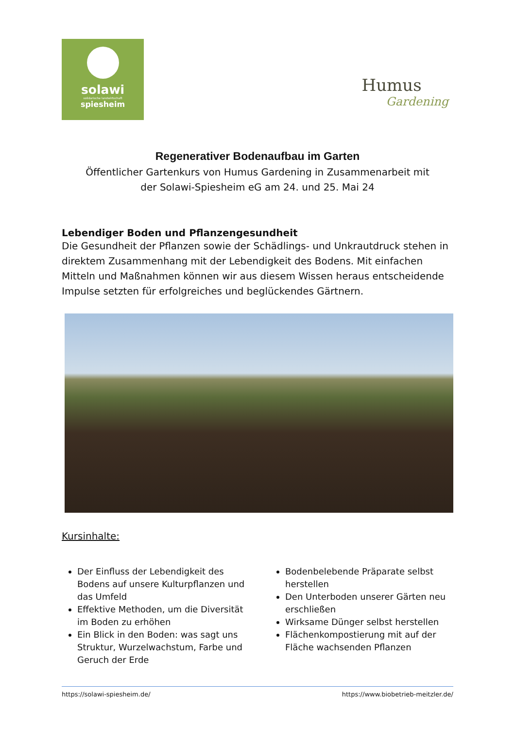solawi
solidarische landwirtschaft
spiesheim
Humus
Gardening
Regenerativer Bodenaufbau im Garten
Öffentlicher Gartenkurs von Humus Gardening in Zusammenarbeit mit
der Solawi-Spiesheim eG am 24. und 25. Mai 24
Lebendiger Boden und Pflanzengesundheit
Die Gesundheit der Pflanzen sowie der Schädlings- und Unkrautdruck stehen in direktem Zusammenhang mit der Lebendigkeit des Bodens. Mit einfachen Mitteln und Maßnahmen können wir aus diesem Wissen heraus entscheidende Impulse setzten für erfolgreiches und beglückendes Gärtnern.
Kursinhalte:
Der Einfluss der Lebendigkeit des Bodens auf unsere Kulturpflanzen und das Umfeld
Effektive Methoden, um die Diversität im Boden zu erhöhen
Ein Blick in den Boden: was sagt uns Struktur, Wurzelwachstum, Farbe und Geruch der Erde
Bodenbelebende Präparate selbst herstellen
Den Unterboden unserer Gärten neu erschließen
Wirksame Dünger selbst herstellen
Flächenkompostierung mit auf der Fläche wachsenden Pflanzen
https://solawi-spiesheim.de/ https://www.biobetrieb-meitzler.de/